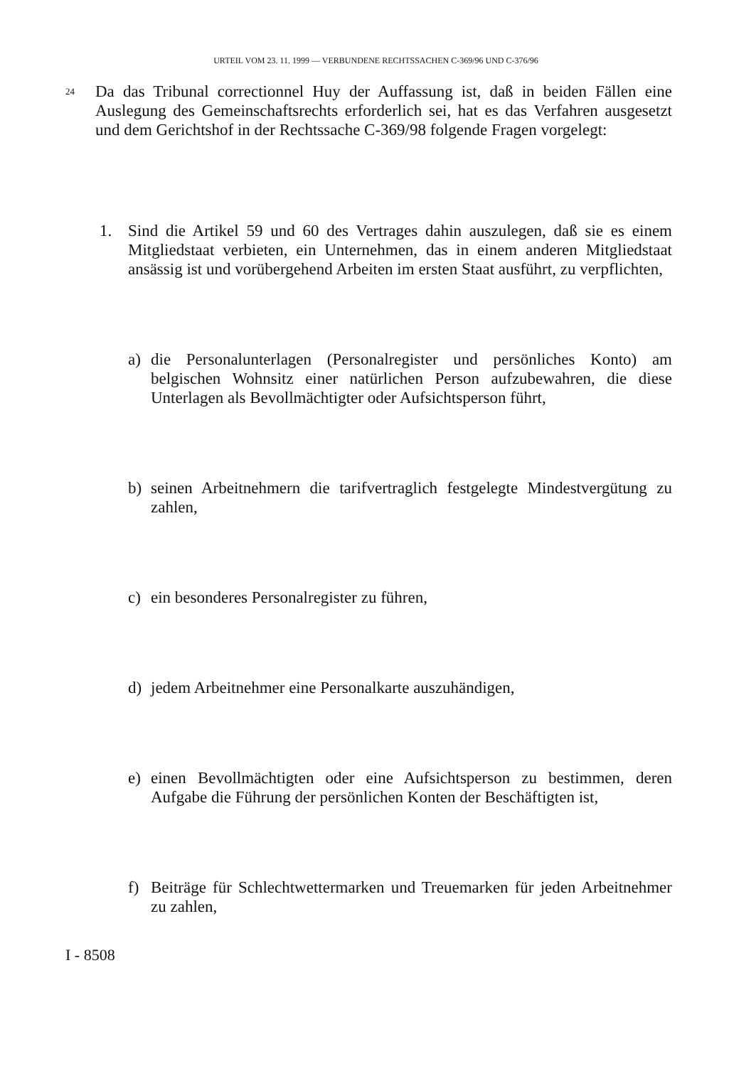URTEIL VOM 23. 11. 1999 — VERBUNDENE RECHTSSACHEN C-369/96 UND C-376/96
24
Da das Tribunal correctionnel Huy der Auffassung ist, daß in beiden Fällen eine Auslegung des Gemeinschaftsrechts erforderlich sei, hat es das Verfahren ausgesetzt und dem Gerichtshof in der Rechtssache C-369/98 folgende Fragen vorgelegt:
1. Sind die Artikel 59 und 60 des Vertrages dahin auszulegen, daß sie es einem Mitgliedstaat verbieten, ein Unternehmen, das in einem anderen Mitgliedstaat ansässig ist und vorübergehend Arbeiten im ersten Staat ausführt, zu verpflichten,
a) die Personalunterlagen (Personalregister und persönliches Konto) am belgischen Wohnsitz einer natürlichen Person aufzubewahren, die diese Unterlagen als Bevollmächtigter oder Aufsichtsperson führt,
b) seinen Arbeitnehmern die tarifvertraglich festgelegte Mindestvergütung zu zahlen,
c) ein besonderes Personalregister zu führen,
d) jedem Arbeitnehmer eine Personalkarte auszuhändigen,
e) einen Bevollmächtigten oder eine Aufsichtsperson zu bestimmen, deren Aufgabe die Führung der persönlichen Konten der Beschäftigten ist,
f) Beiträge für Schlechtwettermarken und Treuemarken für jeden Arbeitnehmer zu zahlen,
I - 8508